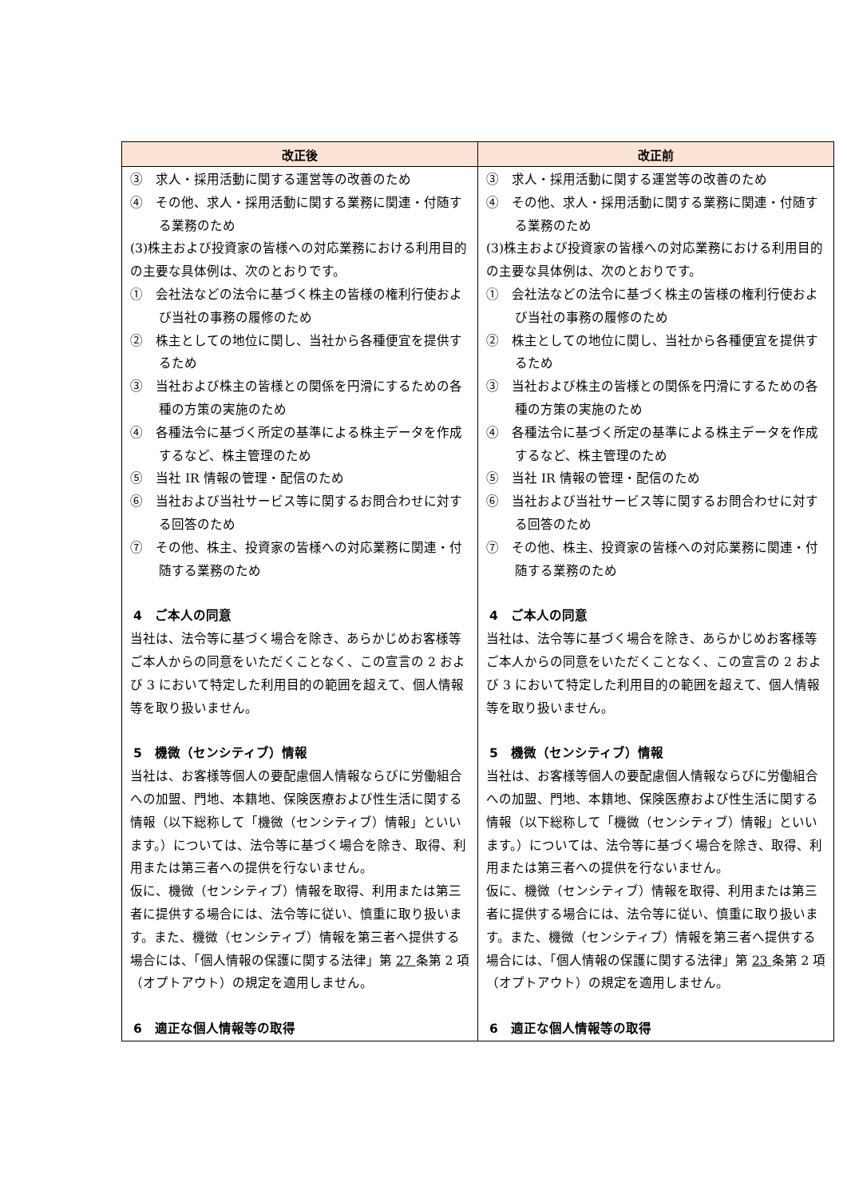| 改正後 | 改正前 |
| --- | --- |
| ③ 求人・採用活動に関する運営等の改善のため ④ その他、求人・採用活動に関する業務に関連・付随する業務のため (3)株主および投資家の皆様への対応業務における利用目的の主要な具体例は、次のとおりです。 ① 会社法などの法令に基づく株主の皆様の権利行使および当社の事務の履修のため ② 株主としての地位に関し、当社から各種便宜を提供するため ③ 当社および株主の皆様との関係を円滑にするための各種の方策の実施のため ④ 各種法令に基づく所定の基準による株主データを作成するなど、株主管理のため ⑤ 当社 IR 情報の管理・配信のため ⑥ 当社および当社サービス等に関するお問合わせに対する回答のため ⑦ その他、株主、投資家の皆様への対応業務に関連・付随する業務のため 4 ご本人の同意 当社は、法令等に基づく場合を除き、あらかじめお客様等ご本人からの同意をいただくことなく、この宣言の 2 および 3 において特定した利用目的の範囲を超えて、個人情報等を取り扱いません。 5 機微（センシティブ）情報 当社は、お客様等個人の要配慮個人情報ならびに労働組合への加盟、門地、本籍地、保険医療および性生活に関する情報（以下総称して「機微（センシティブ）情報」といいます。）については、法令等に基づく場合を除き、取得、利用または第三者への提供を行ないません。 仮に、機微（センシティブ）情報を取得、利用または第三者に提供する場合には、法令等に従い、慎重に取り扱います。また、機微（センシティブ）情報を第三者へ提供する場合には、「個人情報の保護に関する法律」第 27 条第 2 項（オプトアウト）の規定を適用しません。 6 適正な個人情報等の取得 | ③ 求人・採用活動に関する運営等の改善のため ④ その他、求人・採用活動に関する業務に関連・付随する業務のため (3)株主および投資家の皆様への対応業務における利用目的の主要な具体例は、次のとおりです。 ① 会社法などの法令に基づく株主の皆様の権利行使および当社の事務の履修のため ② 株主としての地位に関し、当社から各種便宜を提供するため ③ 当社および株主の皆様との関係を円滑にするための各種の方策の実施のため ④ 各種法令に基づく所定の基準による株主データを作成するなど、株主管理のため ⑤ 当社 IR 情報の管理・配信のため ⑥ 当社および当社サービス等に関するお問合わせに対する回答のため ⑦ その他、株主、投資家の皆様への対応業務に関連・付随する業務のため 4 ご本人の同意 当社は、法令等に基づく場合を除き、あらかじめお客様等ご本人からの同意をいただくことなく、この宣言の 2 および 3 において特定した利用目的の範囲を超えて、個人情報等を取り扱いません。 5 機微（センシティブ）情報 当社は、お客様等個人の要配慮個人情報ならびに労働組合への加盟、門地、本籍地、保険医療および性生活に関する情報（以下総称して「機微（センシティブ）情報」といいます。）については、法令等に基づく場合を除き、取得、利用または第三者への提供を行ないません。 仮に、機微（センシティブ）情報を取得、利用または第三者に提供する場合には、法令等に従い、慎重に取り扱います。また、機微（センシティブ）情報を第三者へ提供する場合には、「個人情報の保護に関する法律」第 23 条第 2 項（オプトアウト）の規定を適用しません。 6 適正な個人情報等の取得 |